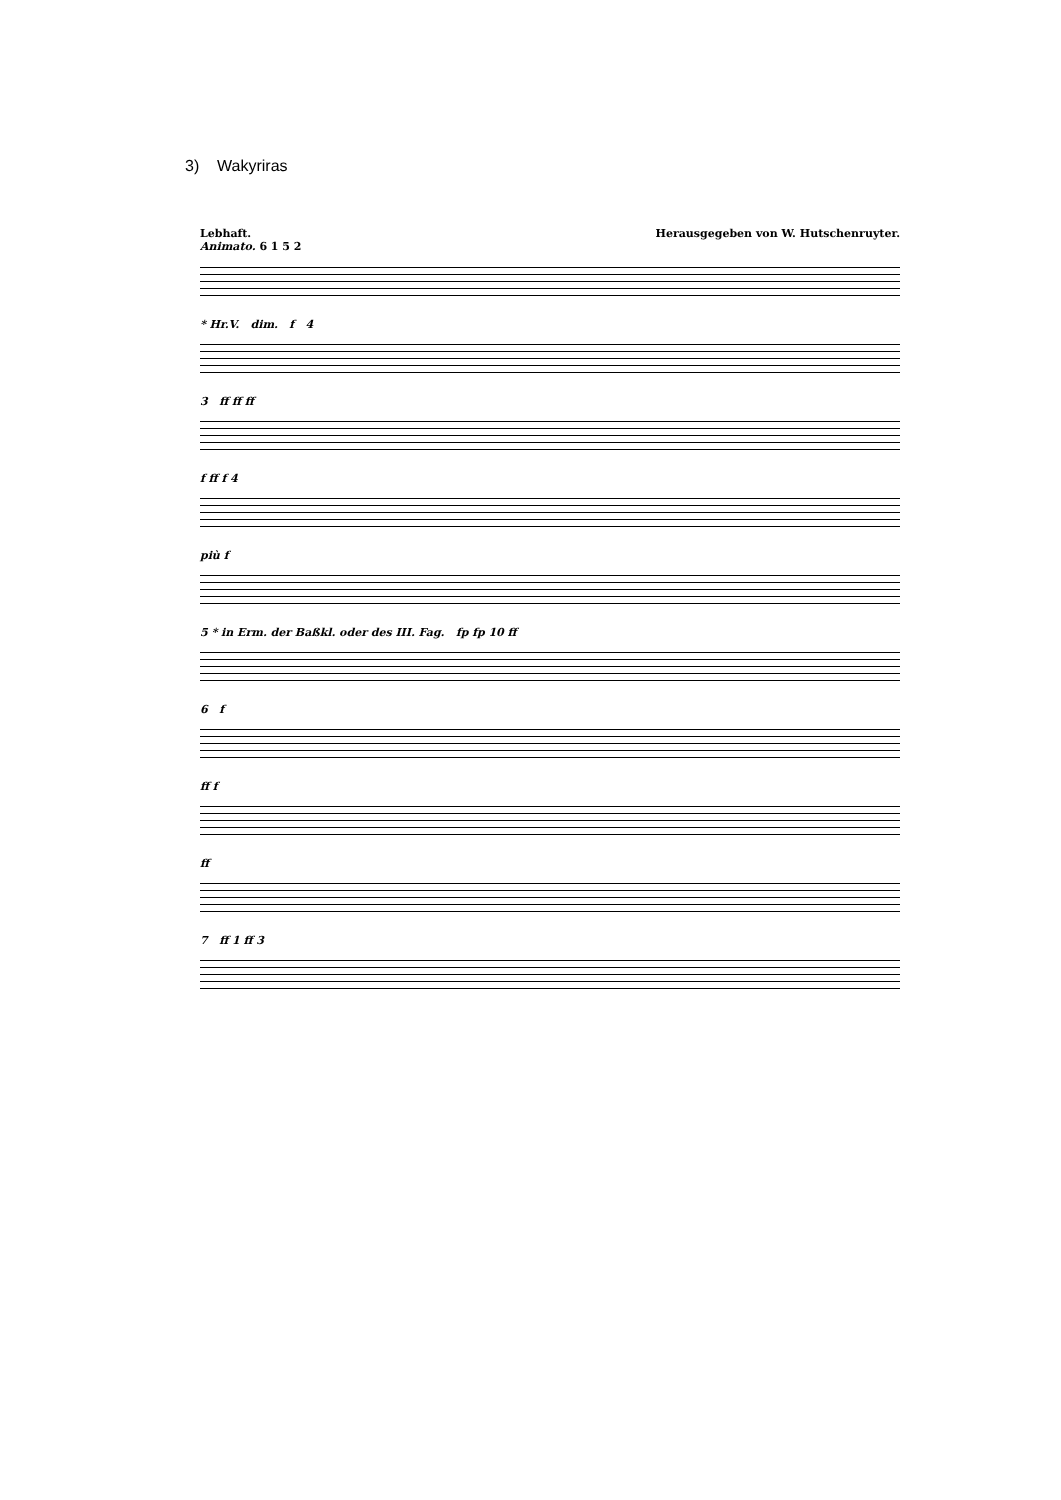3) Wakyriras
Lebhaft.
Animato. 6 1 5 2
Herausgegeben von W. Hutschenruyter.
* Hr.V. dim. f 4
3 ff ff ff
f ff f 4
più f
5 * in Erm. der Baßkl. oder des III. Fag. fp fp 10 ff
6 f
ff f
ff
7 ff 1 ff 3